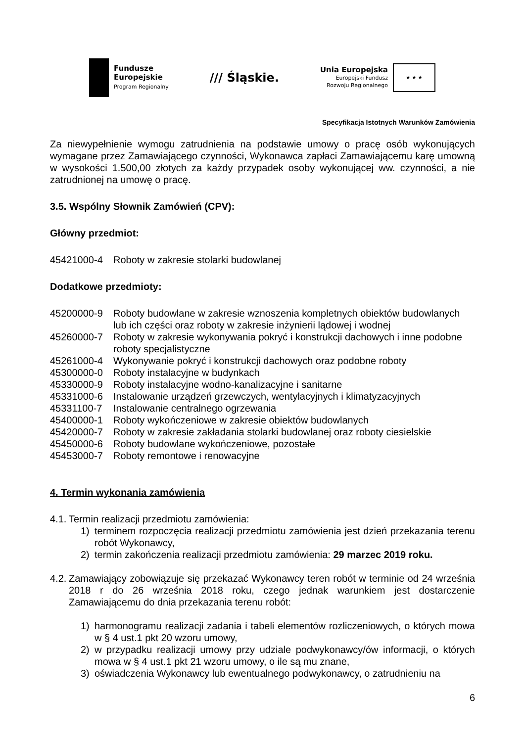Fundusze
Europejskie
Program Regionalny
/// Śląskie.
Unia Europejska
Europejski Fundusz
Rozwoju Regionalnego
★ ★ ★
Specyfikacja Istotnych Warunków Zamówienia
Za niewypełnienie wymogu zatrudnienia na podstawie umowy o pracę osób wykonujących wymagane przez Zamawiającego czynności, Wykonawca zapłaci Zamawiającemu karę umowną w wysokości 1.500,00 złotych za każdy przypadek osoby wykonującej ww. czynności, a nie zatrudnionej na umowę o pracę.
3.5. Wspólny Słownik Zamówień (CPV):
Główny przedmiot:
45421000-4 Roboty w zakresie stolarki budowlanej
Dodatkowe przedmioty:
45200000-9 Roboty budowlane w zakresie wznoszenia kompletnych obiektów budowlanych lub ich części oraz roboty w zakresie inżynierii lądowej i wodnej
45260000-7 Roboty w zakresie wykonywania pokryć i konstrukcji dachowych i inne podobne roboty specjalistyczne
45261000-4 Wykonywanie pokryć i konstrukcji dachowych oraz podobne roboty
45300000-0 Roboty instalacyjne w budynkach
45330000-9 Roboty instalacyjne wodno-kanalizacyjne i sanitarne
45331000-6 Instalowanie urządzeń grzewczych, wentylacyjnych i klimatyzacyjnych
45331100-7 Instalowanie centralnego ogrzewania
45400000-1 Roboty wykończeniowe w zakresie obiektów budowlanych
45420000-7 Roboty w zakresie zakładania stolarki budowlanej oraz roboty ciesielskie
45450000-6 Roboty budowlane wykończeniowe, pozostałe
45453000-7 Roboty remontowe i renowacyjne
4. Termin wykonania zamówienia
4.1. Termin realizacji przedmiotu zamówienia:
1) terminem rozpoczęcia realizacji przedmiotu zamówienia jest dzień przekazania terenu robót Wykonawcy,
2) termin zakończenia realizacji przedmiotu zamówienia: 29 marzec 2019 roku.
4.2. Zamawiający zobowiązuje się przekazać Wykonawcy teren robót w terminie od 24 września 2018 r do 26 września 2018 roku, czego jednak warunkiem jest dostarczenie Zamawiającemu do dnia przekazania terenu robót:
1) harmonogramu realizacji zadania i tabeli elementów rozliczeniowych, o których mowa w § 4 ust.1 pkt 20 wzoru umowy,
2) w przypadku realizacji umowy przy udziale podwykonawcy/ów informacji, o których mowa w § 4 ust.1 pkt 21 wzoru umowy, o ile są mu znane,
3) oświadczenia Wykonawcy lub ewentualnego podwykonawcy, o zatrudnieniu na
6